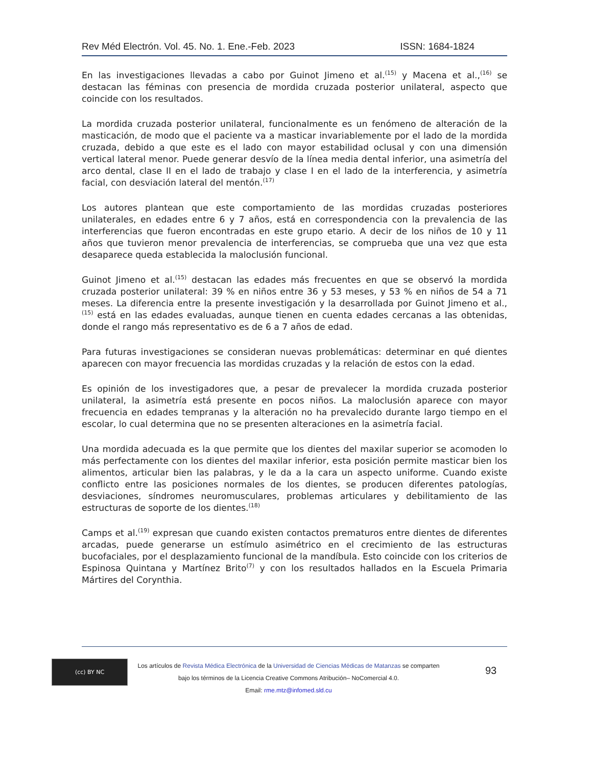Rev Méd Electrón. Vol. 45. No. 1. Ene.-Feb. 2023 ISSN: 1684-1824
En las investigaciones llevadas a cabo por Guinot Jimeno et al.<sup>(15)</sup> y Macena et al.,<sup>(16)</sup> se destacan las féminas con presencia de mordida cruzada posterior unilateral, aspecto que coincide con los resultados.
La mordida cruzada posterior unilateral, funcionalmente es un fenómeno de alteración de la masticación, de modo que el paciente va a masticar invariablemente por el lado de la mordida cruzada, debido a que este es el lado con mayor estabilidad oclusal y con una dimensión vertical lateral menor. Puede generar desvío de la línea media dental inferior, una asimetría del arco dental, clase II en el lado de trabajo y clase I en el lado de la interferencia, y asimetría facial, con desviación lateral del mentón.<sup>(17)</sup>
Los autores plantean que este comportamiento de las mordidas cruzadas posteriores unilaterales, en edades entre 6 y 7 años, está en correspondencia con la prevalencia de las interferencias que fueron encontradas en este grupo etario. A decir de los niños de 10 y 11 años que tuvieron menor prevalencia de interferencias, se comprueba que una vez que esta desaparece queda establecida la maloclusión funcional.
Guinot Jimeno et al.<sup>(15)</sup> destacan las edades más frecuentes en que se observó la mordida cruzada posterior unilateral: 39 % en niños entre 36 y 53 meses, y 53 % en niños de 54 a 71 meses. La diferencia entre la presente investigación y la desarrollada por Guinot Jimeno et al.,<sup>(15)</sup> está en las edades evaluadas, aunque tienen en cuenta edades cercanas a las obtenidas, donde el rango más representativo es de 6 a 7 años de edad.
Para futuras investigaciones se consideran nuevas problemáticas: determinar en qué dientes aparecen con mayor frecuencia las mordidas cruzadas y la relación de estos con la edad.
Es opinión de los investigadores que, a pesar de prevalecer la mordida cruzada posterior unilateral, la asimetría está presente en pocos niños. La maloclusión aparece con mayor frecuencia en edades tempranas y la alteración no ha prevalecido durante largo tiempo en el escolar, lo cual determina que no se presenten alteraciones en la asimetría facial.
Una mordida adecuada es la que permite que los dientes del maxilar superior se acomoden lo más perfectamente con los dientes del maxilar inferior, esta posición permite masticar bien los alimentos, articular bien las palabras, y le da a la cara un aspecto uniforme. Cuando existe conflicto entre las posiciones normales de los dientes, se producen diferentes patologías, desviaciones, síndromes neuromusculares, problemas articulares y debilitamiento de las estructuras de soporte de los dientes.<sup>(18)</sup>
Camps et al.<sup>(19)</sup> expresan que cuando existen contactos prematuros entre dientes de diferentes arcadas, puede generarse un estímulo asimétrico en el crecimiento de las estructuras bucofaciales, por el desplazamiento funcional de la mandíbula. Esto coincide con los criterios de Espinosa Quintana y Martínez Brito<sup>(7)</sup> y con los resultados hallados en la Escuela Primaria Mártires del Corynthia.
(cc) BY NC
Los artículos de Revista Médica Electrónica de la Universidad de Ciencias Médicas de Matanzas se comparten
bajo los términos de la Licencia Creative Commons Atribución– NoComercial 4.0.
Email: rme.mtz@infomed.sld.cu
93